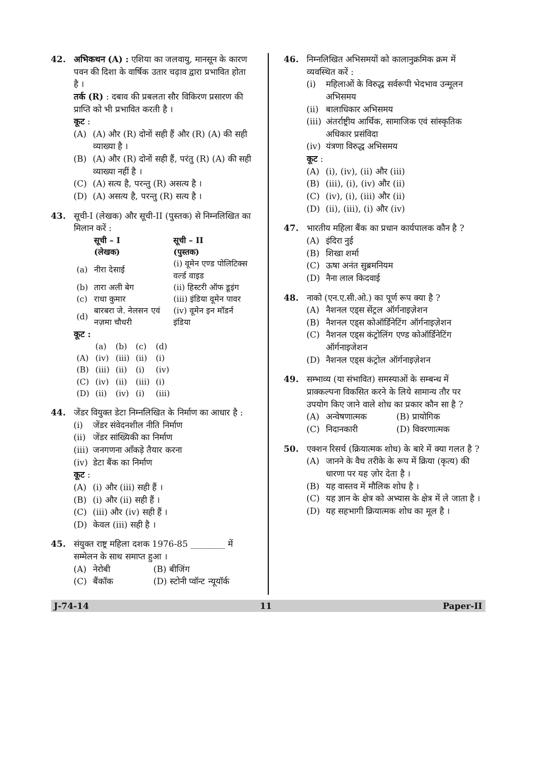42. अभिकथन (A) : एशिया का जलवायु, मानसून के कारण पवन की दिशा के वार्षिक उतार चढ़ाव द्वारा प्रभावित होता है ।
तर्क (R) : दबाव की प्रबलता सौर विकिरण प्रसारण की प्राप्ति को भी प्रभावित करती है ।
कूट :
(A) (A) और (R) दोनों सही हैं और (R) (A) की सही व्याख्या है ।
(B) (A) और (R) दोनों सही हैं, परंतु (R) (A) की सही व्याख्या नहीं है ।
(C) (A) सत्य है, परन्तु (R) असत्य है ।
(D) (A) असत्य है, परन्तु (R) सत्य है ।
43. सूची-I (लेखक) और सूची-II (पुस्तक) से निम्नलिखित का मिलान करें :
| | सूची – I (लेखक) | सूची – II (पुस्तक) |
| --- | --- | --- |
| (a) | नीरा देसाई | (i) वूमेन एण्ड पोलिटिक्स वर्ल्ड वाइड |
| (b) | तारा अली बेग | (ii) हिस्टरी ऑफ डूइंग |
| (c) | राधा कुमार | (iii) इंडिया वूमेन पावर |
| (d) | बारबरा जे. नेलसन एवं नज़मा चौधरी | (iv) वूमेन इन मॉडर्न इंडिया |
कूट :
| | (a) | (b) | (c) | (d) |
| (A) | (iv) | (iii) | (ii) | (i) |
| (B) | (iii) | (ii) | (i) | (iv) |
| (C) | (iv) | (ii) | (iii) | (i) |
| (D) | (ii) | (iv) | (i) | (iii) |
44. जेंडर वियुक्त डेटा निम्नलिखित के निर्माण का आधार है :
(i) जेंडर संवेदनशील नीति निर्माण
(ii) जेंडर सांख्यिकी का निर्माण
(iii) जनगणना आँकड़े तैयार करना
(iv) डेटा बैंक का निर्माण
कूट :
(A) (i) और (iii) सही हैं ।
(B) (i) और (ii) सही हैं ।
(C) (iii) और (iv) सही हैं ।
(D) केवल (iii) सही है ।
45. संयुक्त राष्ट्र महिला दशक 1976-85 ________ में सम्मेलन के साथ समाप्त हुआ ।
(A) नेरोबी (B) बीजिंग
(C) बैंकॉक (D) स्टोनी प्वॉन्ट न्यूयॉर्क
46. निम्नलिखित अभिसमयों को कालानुक्रमिक क्रम में व्यवस्थित करें :
(i) महिलाओं के विरुद्ध सर्वरूपी भेदभाव उन्मूलन अभिसमय
(ii) बालाधिकार अभिसमय
(iii) अंतर्राष्ट्रीय आर्थिक, सामाजिक एवं सांस्कृतिक अधिकार प्रसंविदा
(iv) यंत्रणा विरुद्ध अभिसमय
कूट :
(A) (i), (iv), (ii) और (iii)
(B) (iii), (i), (iv) और (ii)
(C) (iv), (i), (iii) और (ii)
(D) (ii), (iii), (i) और (iv)
47. भारतीय महिला बैंक का प्रधान कार्यपालक कौन है ?
(A) इंदिरा नुई
(B) शिखा शर्मा
(C) ऊषा अनंत सुब्रमनियम
(D) नैना लाल किदवाई
48. नाको (एन.ए.सी.ओ.) का पूर्ण रूप क्या है ?
(A) नैशनल एड्स सेंट्रल ऑर्गनाइज़ेशन
(B) नैशनल एड्स कोऑर्डिनेटिंग ऑर्गनाइज़ेशन
(C) नैशनल एड्स कंट्रोलिंग एण्ड कोऑर्डिनेटिंग ऑर्गनाइजेशन
(D) नैशनल एड्स कंट्रोल ऑर्गनाइज़ेशन
49. सम्भाव्य (या संभावित) समस्याओं के सम्बन्ध में प्राक्कल्पना विकसित करने के लिये सामान्य तौर पर उपयोग किए जाने वाले शोध का प्रकार कौन सा है ?
(A) अन्वेषणात्मक (B) प्रायोगिक
(C) निदानकारी (D) विवरणात्मक
50. एक्शन रिसर्च (क्रियात्मक शोध) के बारे में क्या गलत है ?
(A) जानने के वैध तरीके के रूप में क्रिया (कृत्य) की धारणा पर यह ज़ोर देता है ।
(B) यह वास्तव में मौलिक शोध है ।
(C) यह ज्ञान के क्षेत्र को अभ्यास के क्षेत्र में ले जाता है ।
(D) यह सहभागी क्रियात्मक शोध का मूल है ।
J-74-14 11 Paper-II